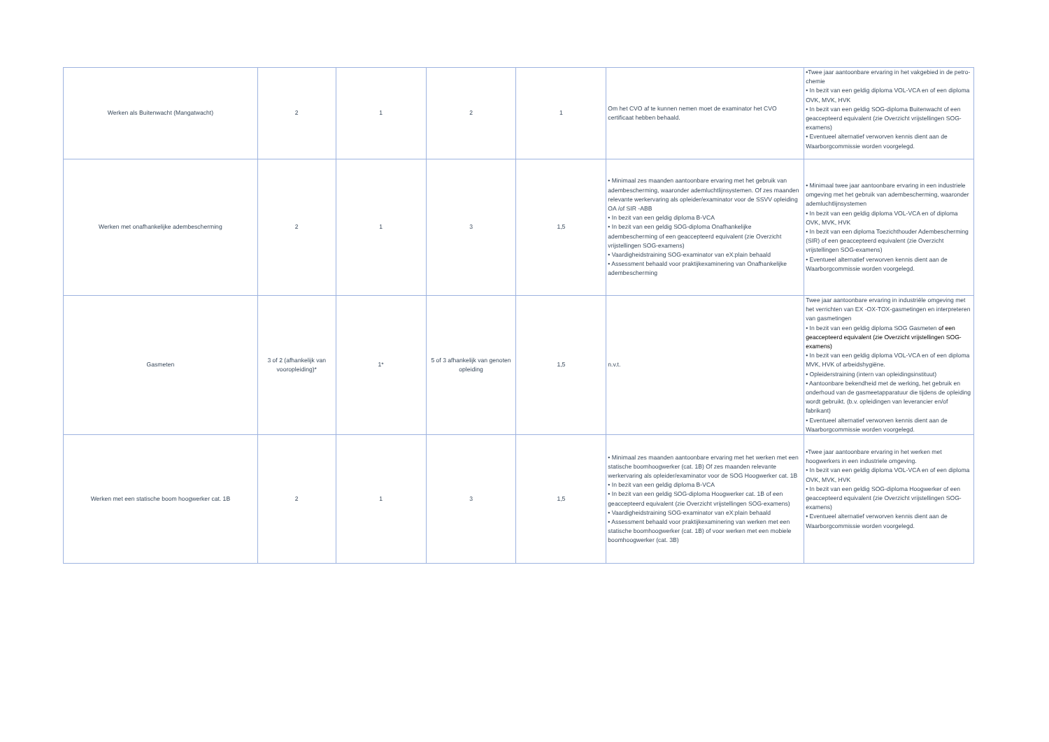| Werken als Buitenwacht (Mangatwacht) | 2 | 1 | 2 | 1 | Om het CVO af te kunnen nemen moet de examinator het CVO certificaat hebben behaald. | •Twee jaar aantoonbare ervaring in het vakgebied in de petro-chemie • In bezit van een geldig diploma VOL-VCA en of een diploma OVK, MVK, HVK • In bezit van een geldig SOG-diploma Buitenwacht of een geaccepteerd equivalent (zie Overzicht vrijstellingen SOG-examens) • Eventueel alternatief verworven kennis dient aan de Waarborgcommissie worden voorgelegd. |
| Werken met onafhankelijke adembescherming | 2 | 1 | 3 | 1,5 | • Minimaal zes maanden aantoonbare ervaring met het gebruik van adembescherming, waaronder ademluchtlijnsystemen. Of zes maanden relevante werkervaring als opleider/examinator voor de SSVV opleiding OA /of SIR -ABB • In bezit van een geldig diploma B-VCA • In bezit van een geldig SOG-diploma Onafhankelijke adembescherming of een geaccepteerd equivalent (zie Overzicht vrijstellingen SOG-examens) • Vaardigheidstraining SOG-examinator van eX:plain behaald • Assessment behaald voor praktijkexaminering van Onafhankelijke adembescherming | • Minimaal twee jaar aantoonbare ervaring in een industriele omgeving met het gebruik van adembescherming, waaronder ademluchtlijnsystemen • In bezit van een geldig diploma VOL-VCA en of diploma OVK, MVK, HVK • In bezit van een diploma Toezichthouder Adembescherming (SIR) of een geaccepteerd equivalent (zie Overzicht vrijstellingen SOG-examens) • Eventueel alternatief verworven kennis dient aan de Waarborgcommissie worden voorgelegd. |
| Gasmeten | 3 of 2 (afhankelijk van vooropleiding)* | 1* | 5 of 3 afhankelijk van genoten opleiding | 1,5 | n.v.t. | Twee jaar aantoonbare ervaring in industriële omgeving met het verrichten van EX -OX-TOX-gasmetingen en interpreteren van gasmetingen • In bezit van een geldig diploma SOG Gasmeten of een geaccepteerd equivalent (zie Overzicht vrijstellingen SOG-examens) • In bezit van een geldig diploma VOL-VCA en of een diploma MVK, HVK of arbeidshygiëne. • Opleiderstraining (intern van opleidingsinstituut) • Aantoonbare bekendheid met de werking, het gebruik en onderhoud van de gasmeetapparatuur die tijdens de opleiding wordt gebruikt. (b.v. opleidingen van leverancier en/of fabrikant) • Eventueel alternatief verworven kennis dient aan de Waarborgcommissie worden voorgelegd. |
| Werken met een statische boom hoogwerker cat. 1B | 2 | 1 | 3 | 1,5 | • Minimaal zes maanden aantoonbare ervaring met het werken met een statische boomhoogwerker (cat. 1B) Of zes maanden relevante werkervaring als opleider/examinator voor de SOG Hoogwerker cat. 1B • In bezit van een geldig diploma B-VCA • In bezit van een geldig SOG-diploma Hoogwerker cat. 1B of een geaccepteerd equivalent (zie Overzicht vrijstellingen SOG-examens) • Vaardigheidstraining SOG-examinator van eX:plain behaald • Assessment behaald voor praktijkexaminering van werken met een statische boomhoogwerker (cat. 1B) of voor werken met een mobiele boomhoogwerker (cat. 3B) | •Twee jaar aantoonbare ervaring in het werken met hoogwerkers in een industriele omgeving. • In bezit van een geldig diploma VOL-VCA en of een diploma OVK, MVK, HVK • In bezit van een geldig SOG-diploma Hoogwerker of een geaccepteerd equivalent (zie Overzicht vrijstellingen SOG-examens) • Eventueel alternatief verworven kennis dient aan de Waarborgcommissie worden voorgelegd. |